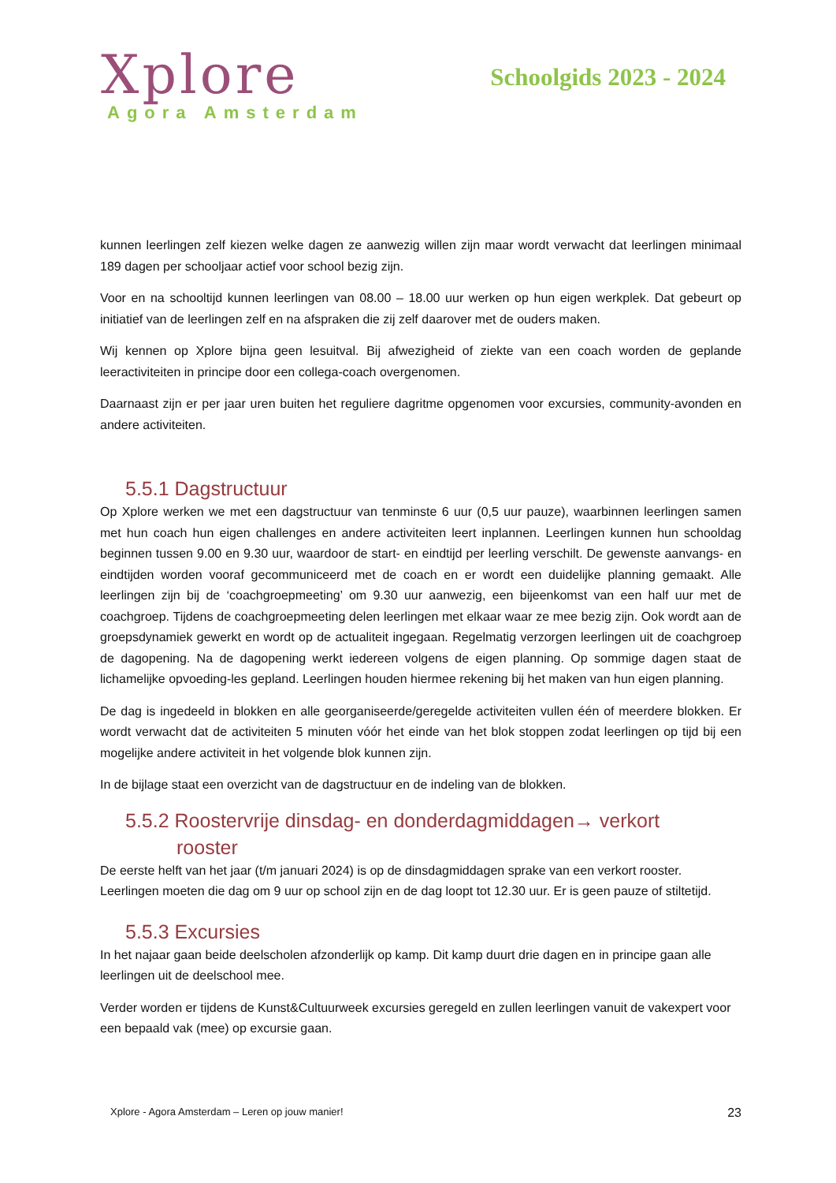Xplore
Agora Amsterdam
Schoolgids 2023 - 2024
kunnen leerlingen zelf kiezen welke dagen ze aanwezig willen zijn maar wordt verwacht dat leerlingen minimaal 189 dagen per schooljaar actief voor school bezig zijn.
Voor en na schooltijd kunnen leerlingen van 08.00 – 18.00 uur werken op hun eigen werkplek. Dat gebeurt op initiatief van de leerlingen zelf en na afspraken die zij zelf daarover met de ouders maken.
Wij kennen op Xplore bijna geen lesuitval. Bij afwezigheid of ziekte van een coach worden de geplande leeractiviteiten in principe door een collega-coach overgenomen.
Daarnaast zijn er per jaar uren buiten het reguliere dagritme opgenomen voor excursies, community-avonden en andere activiteiten.
5.5.1 Dagstructuur
Op Xplore werken we met een dagstructuur van tenminste 6 uur (0,5 uur pauze), waarbinnen leerlingen samen met hun coach hun eigen challenges en andere activiteiten leert inplannen. Leerlingen kunnen hun schooldag beginnen tussen 9.00 en 9.30 uur, waardoor de start- en eindtijd per leerling verschilt. De gewenste aanvangs- en eindtijden worden vooraf gecommuniceerd met de coach en er wordt een duidelijke planning gemaakt. Alle leerlingen zijn bij de ‘coachgroepmeeting’ om 9.30 uur aanwezig, een bijeenkomst van een half uur met de coachgroep. Tijdens de coachgroepmeeting delen leerlingen met elkaar waar ze mee bezig zijn. Ook wordt aan de groepsdynamiek gewerkt en wordt op de actualiteit ingegaan. Regelmatig verzorgen leerlingen uit de coachgroep de dagopening. Na de dagopening werkt iedereen volgens de eigen planning. Op sommige dagen staat de lichamelijke opvoeding-les gepland. Leerlingen houden hiermee rekening bij het maken van hun eigen planning.
De dag is ingedeeld in blokken en alle georganiseerde/geregelde activiteiten vullen één of meerdere blokken. Er wordt verwacht dat de activiteiten 5 minuten vóór het einde van het blok stoppen zodat leerlingen op tijd bij een mogelijke andere activiteit in het volgende blok kunnen zijn.
In de bijlage staat een overzicht van de dagstructuur en de indeling van de blokken.
5.5.2 Roostervrije dinsdag- en donderdagmiddagen→ verkort
rooster
De eerste helft van het jaar (t/m januari 2024) is op de dinsdagmiddagen sprake van een verkort rooster. Leerlingen moeten die dag om 9 uur op school zijn en de dag loopt tot 12.30 uur. Er is geen pauze of stiltetijd.
5.5.3 Excursies
In het najaar gaan beide deelscholen afzonderlijk op kamp. Dit kamp duurt drie dagen en in principe gaan alle leerlingen uit de deelschool mee.
Verder worden er tijdens de Kunst&Cultuurweek excursies geregeld en zullen leerlingen vanuit de vakexpert voor een bepaald vak (mee) op excursie gaan.
Xplore - Agora Amsterdam – Leren op jouw manier! 23